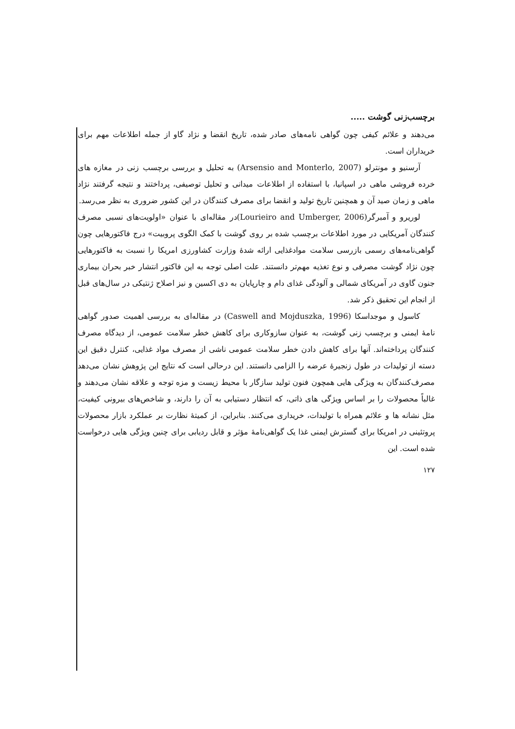برچسب‌زنی گوشت .....
می‌دهند و علائم کیفی چون گواهی نامه‌های صادر شده، تاریخ انقضا و نژاد گاو از جمله اطلاعات مهم برای خریداران است.
آرسنیو و مونترلو (Arsensio and Monterlo, 2007) به تحلیل و بررسی برچسب زنی در مغازه های خرده فروشی ماهی در اسپانیا، با استفاده از اطلاعات میدانی و تحلیل توصیفی، پرداختند و نتیجه گرفتند نژاد ماهی و زمان صید آن و همچنین تاریخ تولید و انقضا برای مصرف کنندگان در این کشور ضروری به نظر می‌رسد.
لوریرو و آمبرگر(Lourieiro and Umberger, 2006)در مقاله‌ای با عنوان «اولویت‌های نسبی مصرف کنندگان آمریکایی در مورد اطلاعات برچسب شده بر روی گوشت با کمک الگوی پروبیت» درج فاکتورهایی چون گواهی‌نامه‌های رسمی بازرسی سلامت موادغذایی ارائه شدهٔ وزارت کشاورزی امریکا را نسبت به فاکتورهایی چون نژاد گوشت مصرفی و نوع تغذیه مهم‌تر دانستند. علت اصلی توجه به این فاکتور انتشار خبر بحران بیماری جنون گاوی در آمریکای شمالی و آلودگی غذای دام و چارپایان به دی اکسین و نیز اصلاح ژنتیکی در سال‌های قبل از انجام این تحقیق ذکر شد.
کاسول و موجداسکا (Caswell and Mojduszka, 1996) در مقاله‌ای به بررسی اهمیت صدور گواهی نامهٔ ایمنی و برچسب زنی گوشت، به عنوان سازوکاری برای کاهش خطر سلامت عمومی، از دیدگاه مصرف کنندگان پرداخته‌اند. آنها برای کاهش دادن خطر سلامت عمومی ناشی از مصرف مواد غذایی، کنترل دقیق این دسته از تولیدات در طول زنجیرهٔ عرضه را الزامی دانستند. این درحالی است که نتایج این پژوهش نشان می‌دهد مصرف‌کنندگان به ویژگی هایی همچون فنون تولید سازگار با محیط زیست و مزه توجه و علاقه نشان می‌دهند و غالباً محصولات را بر اساس ویژگی های ذاتی، که انتظار دستیابی به آن را دارند، و شاخص‌های بیرونی کیفیت، مثل نشانه ها و علائم همراه با تولیدات، خریداری می‌کنند. بنابراین، از کمیتهٔ نظارت بر عملکرد بازار محصولات پروتئینی در امریکا برای گسترش ایمنی غذا یک گواهی‌نامهٔ مؤثر و قابل ردیابی برای چنین ویژگی هایی درخواست شده است. این
۱۲۷